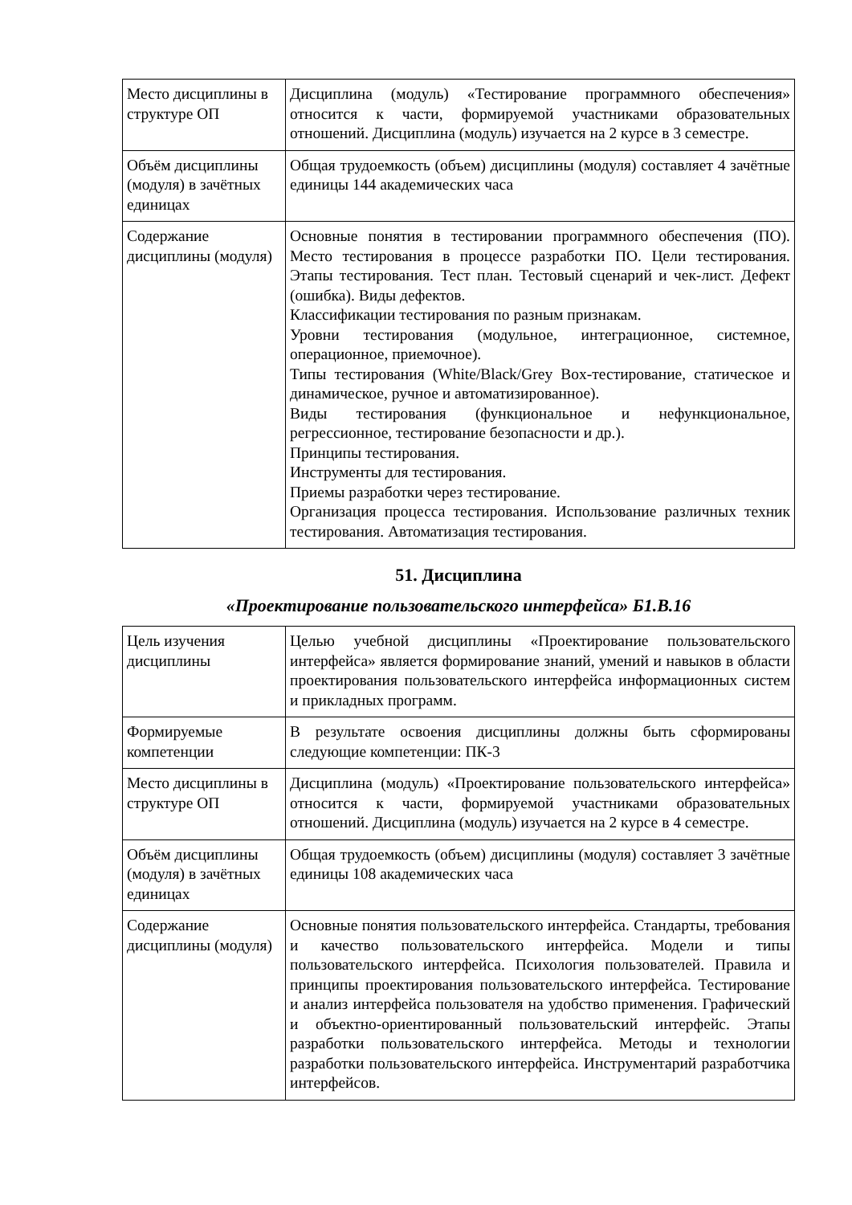| Место дисциплины в структуре ОП | Дисциплина (модуль) «Тестирование программного обеспечения» относится к части, формируемой участниками образовательных отношений. Дисциплина (модуль) изучается на 2 курсе в 3 семестре. |
| Объём дисциплины (модуля) в зачётных единицах | Общая трудоемкость (объем) дисциплины (модуля) составляет 4 зачётные единицы 144 академических часа |
| Содержание дисциплины (модуля) | Основные понятия в тестировании программного обеспечения (ПО). Место тестирования в процессе разработки ПО. Цели тестирования. Этапы тестирования. Тест план. Тестовый сценарий и чек-лист. Дефект (ошибка). Виды дефектов. Классификации тестирования по разным признакам. Уровни тестирования (модульное, интеграционное, системное, операционное, приемочное). Типы тестирования (White/Black/Grey Box-тестирование, статическое и динамическое, ручное и автоматизированное). Виды тестирования (функциональное и нефункциональное, регрессионное, тестирование безопасности и др.). Принципы тестирования. Инструменты для тестирования. Приемы разработки через тестирование. Организация процесса тестирования. Использование различных техник тестирования. Автоматизация тестирования. |
51. Дисциплина
«Проектирование пользовательского интерфейса» Б1.В.16
| Цель изучения дисциплины | Целью учебной дисциплины «Проектирование пользовательского интерфейса» является формирование знаний, умений и навыков в области проектирования пользовательского интерфейса информационных систем и прикладных программ. |
| Формируемые компетенции | В результате освоения дисциплины должны быть сформированы следующие компетенции: ПК-3 |
| Место дисциплины в структуре ОП | Дисциплина (модуль) «Проектирование пользовательского интерфейса» относится к части, формируемой участниками образовательных отношений. Дисциплина (модуль) изучается на 2 курсе в 4 семестре. |
| Объём дисциплины (модуля) в зачётных единицах | Общая трудоемкость (объем) дисциплины (модуля) составляет 3 зачётные единицы 108 академических часа |
| Содержание дисциплины (модуля) | Основные понятия пользовательского интерфейса. Стандарты, требования и качество пользовательского интерфейса. Модели и типы пользовательского интерфейса. Психология пользователей. Правила и принципы проектирования пользовательского интерфейса. Тестирование и анализ интерфейса пользователя на удобство применения. Графический и объектно-ориентированный пользовательский интерфейс. Этапы разработки пользовательского интерфейса. Методы и технологии разработки пользовательского интерфейса. Инструментарий разработчика интерфейсов. |